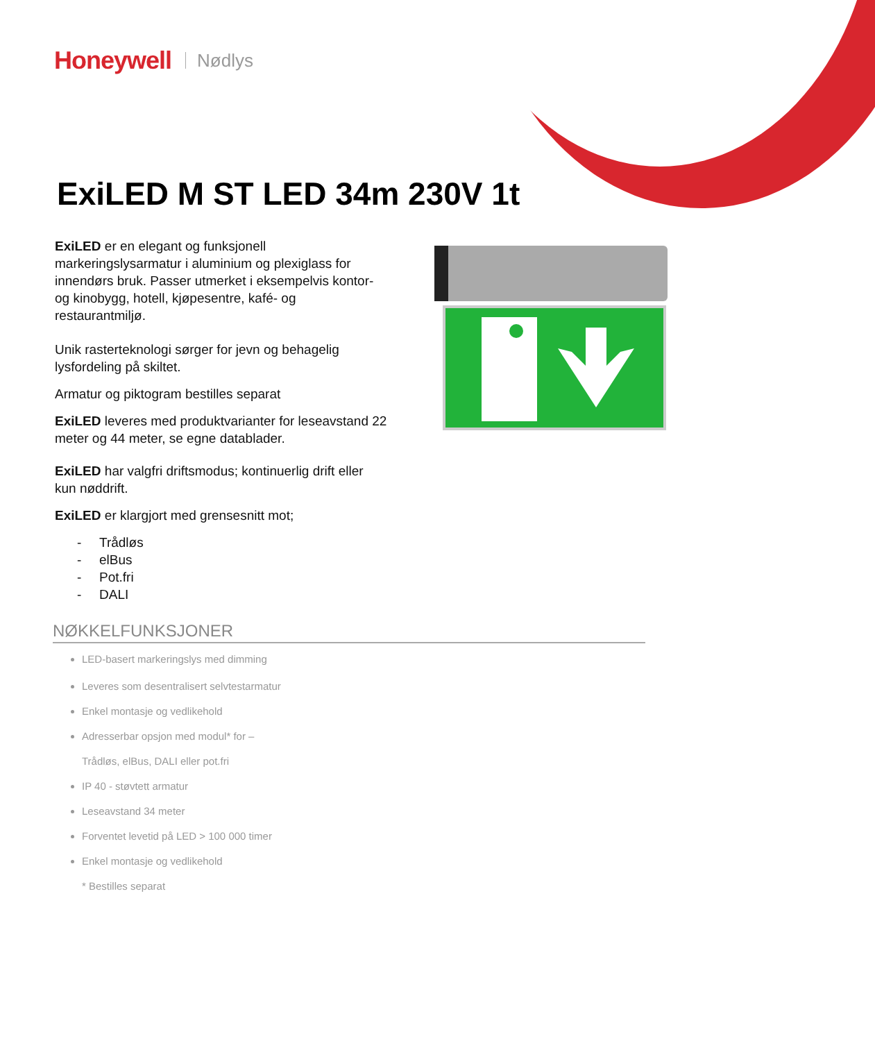Honeywell Nødlys
ExiLED M ST LED 34m 230V 1t
ExiLED er en elegant og funksjonell markeringslysarmatur i aluminium og plexiglass for innendørs bruk. Passer utmerket i eksempelvis kontor- og kinobygg, hotell, kjøpesentre, kafé- og restaurantmiljø.
Unik rasterteknologi sørger for jevn og behagelig lysfordeling på skiltet.
Armatur og piktogram bestilles separat
ExiLED leveres med produktvarianter for leseavstand 22 meter og 44 meter, se egne datablader.
ExiLED har valgfri driftsmodus; kontinuerlig drift eller kun nøddrift.
ExiLED er klargjort med grensesnitt mot;
- Trådløs
- elBus
- Pot.fri
- DALI
NØKKELFUNKSJONER
LED-basert markeringslys med dimming
Leveres som desentralisert selvtestarmatur
Enkel montasje og vedlikehold
Adresserbar opsjon med modul* for –
Trådløs, elBus, DALI eller pot.fri
IP 40 - støvtett armatur
Leseavstand 34 meter
Forventet levetid på LED > 100 000 timer
Enkel montasje og vedlikehold
* Bestilles separat